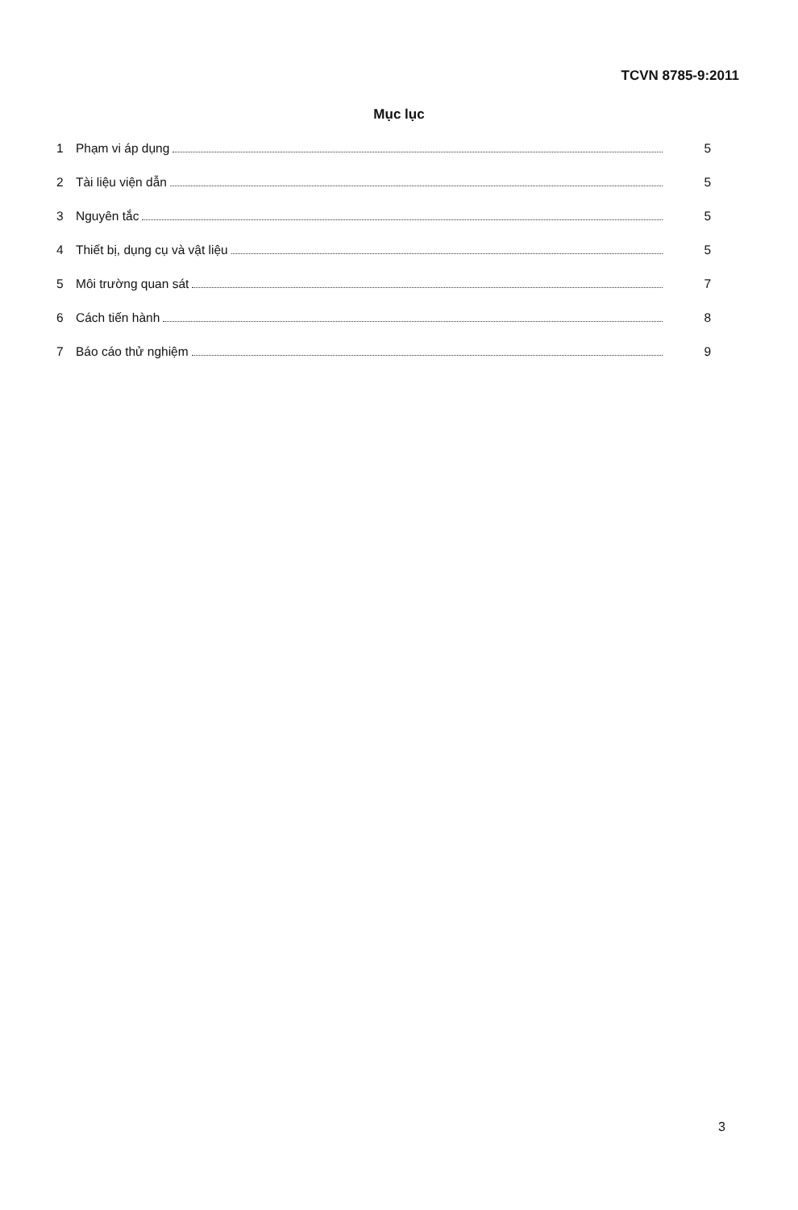TCVN 8785-9:2011
Mục lục
1 Phạm vi áp dụng 5
2 Tài liệu viện dẫn 5
3 Nguyên tắc 5
4 Thiết bị, dụng cụ và vật liệu 5
5 Môi trường quan sát 7
6 Cách tiến hành 8
7 Báo cáo thử nghiệm 9
3